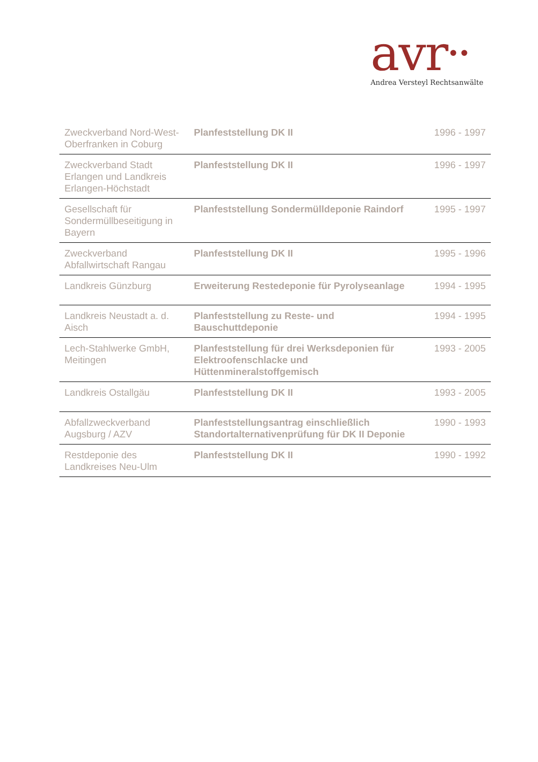avr••
Andrea Versteyl Rechtsanwälte
| Zweckverband Nord-West-Oberfranken in Coburg | Planfeststellung DK II | 1996 - 1997 |
| Zweckverband Stadt Erlangen und Landkreis Erlangen-Höchstadt | Planfeststellung DK II | 1996 - 1997 |
| Gesellschaft für Sondermüllbeseitigung in Bayern | Planfeststellung Sondermülldeponie Raindorf | 1995 - 1997 |
| Zweckverband Abfallwirtschaft Rangau | Planfeststellung DK II | 1995 - 1996 |
| Landkreis Günzburg | Erweiterung Restedeponie für Pyrolyseanlage | 1994 - 1995 |
| Landkreis Neustadt a. d. Aisch | Planfeststellung zu Reste- und Bauschuttdeponie | 1994 - 1995 |
| Lech-Stahlwerke GmbH, Meitingen | Planfeststellung für drei Werksdeponien für Elektroofenschlacke und Hüttenmineralstoffgemisch | 1993 - 2005 |
| Landkreis Ostallgäu | Planfeststellung DK II | 1993 - 2005 |
| Abfallzweckverband Augsburg / AZV | Planfeststellungsantrag einschließlich Standortalternativenprüfung für DK II Deponie | 1990 - 1993 |
| Restdeponie des Landkreises Neu-Ulm | Planfeststellung DK II | 1990 - 1992 |